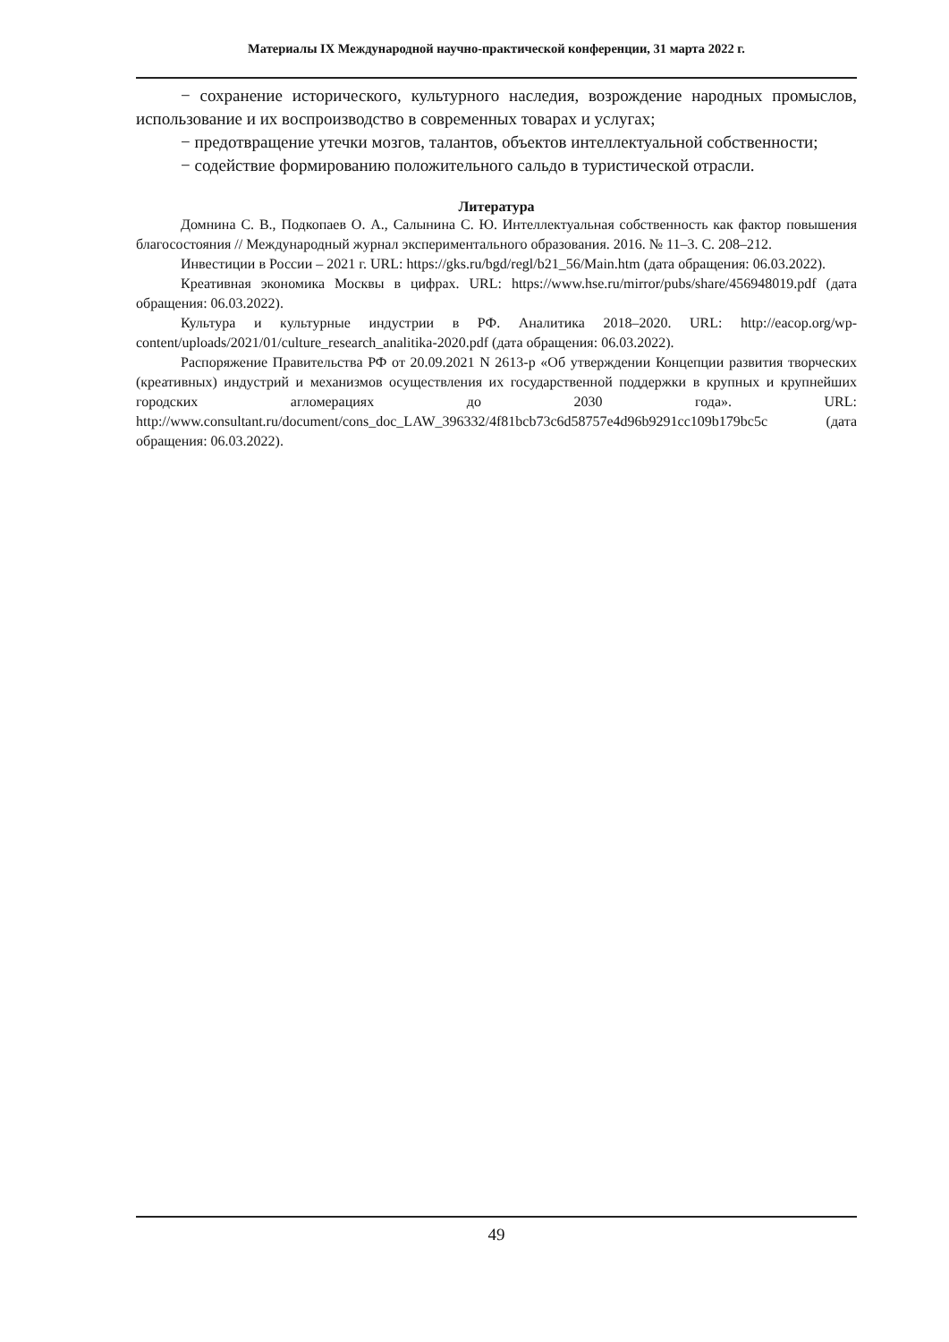Материалы IX Международной научно-практической конференции, 31 марта 2022 г.
− сохранение исторического, культурного наследия, возрождение народных промыслов, использование и их воспроизводство в современных товарах и услугах;
− предотвращение утечки мозгов, талантов, объектов интеллектуальной собственности;
− содействие формированию положительного сальдо в туристической отрасли.
Литература
Домнина С. В., Подкопаев О. А., Салынина С. Ю. Интеллектуальная собственность как фактор повышения благосостояния // Международный журнал экспериментального образования. 2016. № 11–3. С. 208–212.
Инвестиции в России – 2021 г. URL: https://gks.ru/bgd/regl/b21_56/Main.htm (дата обращения: 06.03.2022).
Креативная экономика Москвы в цифрах. URL: https://www.hse.ru/mirror/pubs/share/456948019.pdf (дата обращения: 06.03.2022).
Культура и культурные индустрии в РФ. Аналитика 2018–2020. URL: http://eacop.org/wp-content/uploads/2021/01/culture_research_analitika-2020.pdf (дата обращения: 06.03.2022).
Распоряжение Правительства РФ от 20.09.2021 N 2613-р «Об утверждении Концепции развития творческих (креативных) индустрий и механизмов осуществления их государственной поддержки в крупных и крупнейших городских агломерациях до 2030 года». URL: http://www.consultant.ru/document/cons_doc_LAW_396332/4f81bcb73c6d58757e4d96b9291cc109b179bc5c (дата обращения: 06.03.2022).
49